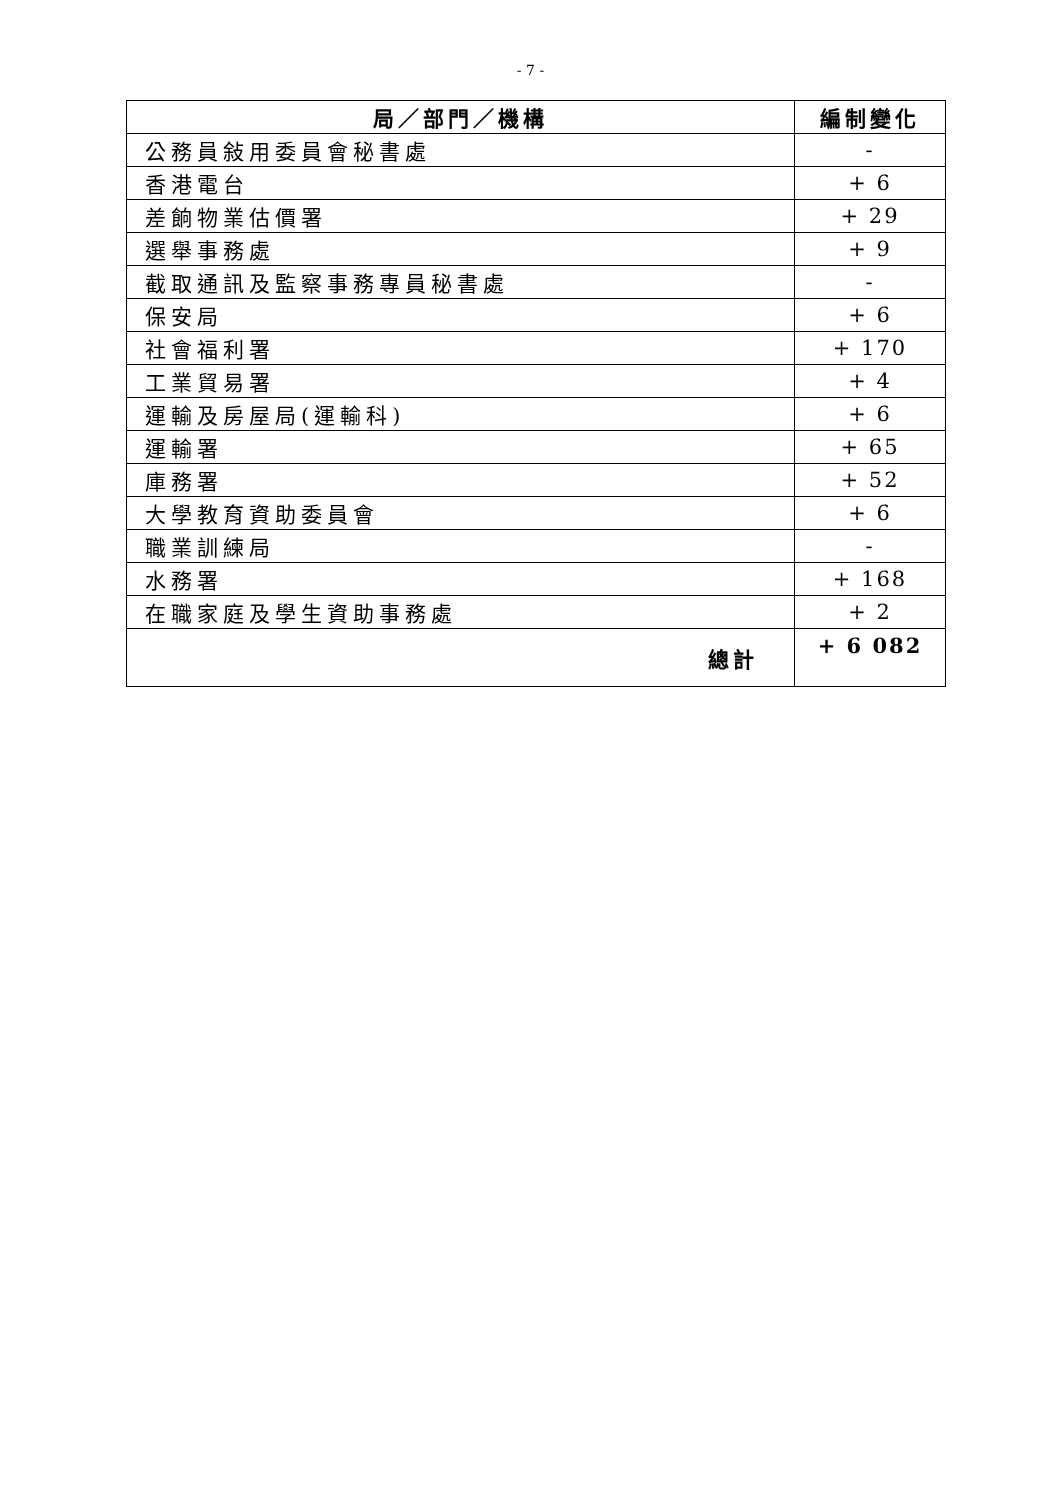- 7 -
| 局／部門／機構 | 編制變化 |
| --- | --- |
| 公務員敍用委員會秘書處 | - |
| 香港電台 | + 6 |
| 差餉物業估價署 | + 29 |
| 選舉事務處 | + 9 |
| 截取通訊及監察事務專員秘書處 | - |
| 保安局 | + 6 |
| 社會福利署 | + 170 |
| 工業貿易署 | + 4 |
| 運輸及房屋局(運輸科) | + 6 |
| 運輸署 | + 65 |
| 庫務署 | + 52 |
| 大學教育資助委員會 | + 6 |
| 職業訓練局 | - |
| 水務署 | + 168 |
| 在職家庭及學生資助事務處 | + 2 |
| 總計 | + 6 082 |